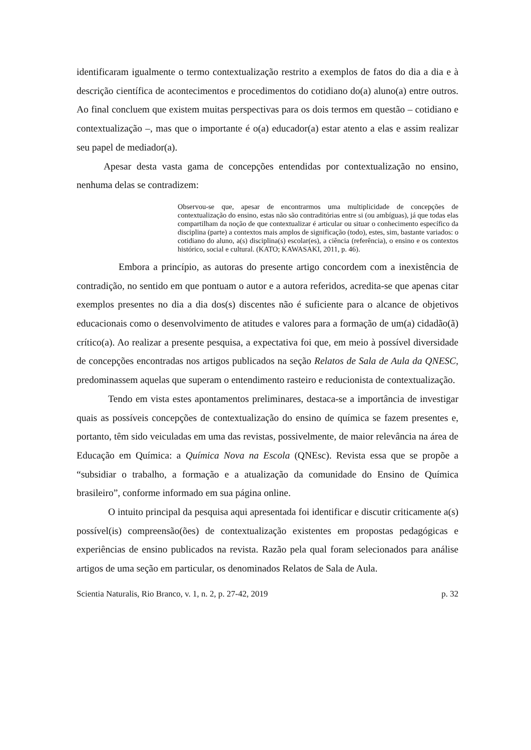identificaram igualmente o termo contextualização restrito a exemplos de fatos do dia a dia e à descrição científica de acontecimentos e procedimentos do cotidiano do(a) aluno(a) entre outros. Ao final concluem que existem muitas perspectivas para os dois termos em questão – cotidiano e contextualização –, mas que o importante é o(a) educador(a) estar atento a elas e assim realizar seu papel de mediador(a).
Apesar desta vasta gama de concepções entendidas por contextualização no ensino, nenhuma delas se contradizem:
Observou-se que, apesar de encontrarmos uma multiplicidade de concepções de contextualização do ensino, estas não são contraditórias entre si (ou ambíguas), já que todas elas compartilham da noção de que contextualizar é articular ou situar o conhecimento específico da disciplina (parte) a contextos mais amplos de significação (todo), estes, sim, bastante variados: o cotidiano do aluno, a(s) disciplina(s) escolar(es), a ciência (referência), o ensino e os contextos histórico, social e cultural. (KATO; KAWASAKI, 2011, p. 46).
Embora a princípio, as autoras do presente artigo concordem com a inexistência de contradição, no sentido em que pontuam o autor e a autora referidos, acredita-se que apenas citar exemplos presentes no dia a dia dos(s) discentes não é suficiente para o alcance de objetivos educacionais como o desenvolvimento de atitudes e valores para a formação de um(a) cidadão(ã) crítico(a). Ao realizar a presente pesquisa, a expectativa foi que, em meio à possível diversidade de concepções encontradas nos artigos publicados na seção Relatos de Sala de Aula da QNESC, predominassem aquelas que superam o entendimento rasteiro e reducionista de contextualização.
Tendo em vista estes apontamentos preliminares, destaca-se a importância de investigar quais as possíveis concepções de contextualização do ensino de química se fazem presentes e, portanto, têm sido veiculadas em uma das revistas, possivelmente, de maior relevância na área de Educação em Química: a Química Nova na Escola (QNEsc). Revista essa que se propõe a “subsidiar o trabalho, a formação e a atualização da comunidade do Ensino de Química brasileiro”, conforme informado em sua página online.
O intuito principal da pesquisa aqui apresentada foi identificar e discutir criticamente a(s) possível(is) compreensão(ões) de contextualização existentes em propostas pedagógicas e experiências de ensino publicados na revista. Razão pela qual foram selecionados para análise artigos de uma seção em particular, os denominados Relatos de Sala de Aula.
Scientia Naturalis, Rio Branco, v. 1, n. 2, p. 27-42, 2019 p. 32